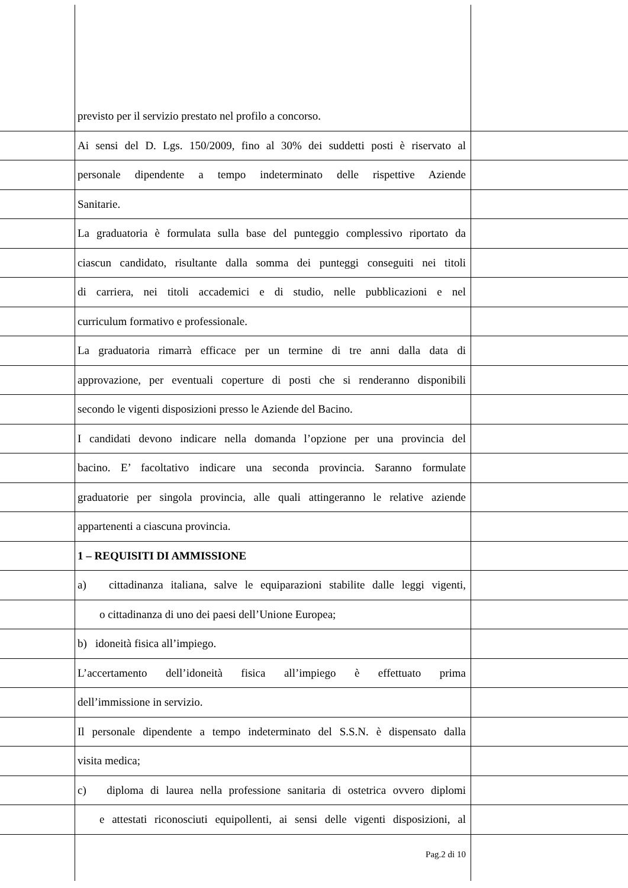previsto per il servizio prestato nel profilo a concorso.
Ai sensi del D. Lgs. 150/2009, fino al 30% dei suddetti posti è riservato al
personale dipendente a tempo indeterminato delle rispettive Aziende
Sanitarie.
La graduatoria è formulata sulla base del punteggio complessivo riportato da
ciascun candidato, risultante dalla somma dei punteggi conseguiti nei titoli
di carriera, nei titoli accademici e di studio, nelle pubblicazioni e nel
curriculum formativo e professionale.
La graduatoria rimarrà efficace per un termine di tre anni dalla data di
approvazione, per eventuali coperture di posti che si renderanno disponibili
secondo le vigenti disposizioni presso le Aziende del Bacino.
I candidati devono indicare nella domanda l’opzione per una provincia del
bacino. E’ facoltativo indicare una seconda provincia. Saranno formulate
graduatorie per singola provincia, alle quali attingeranno le relative aziende
appartenenti a ciascuna provincia.
1 – REQUISITI DI AMMISSIONE
a) cittadinanza italiana, salve le equiparazioni stabilite dalle leggi vigenti,
o cittadinanza di uno dei paesi dell’Unione Europea;
b) idoneità fisica all’impiego.
L’accertamento dell’idoneità fisica all’impiego è effettuato prima
dell’immissione in servizio.
Il personale dipendente a tempo indeterminato del S.S.N. è dispensato dalla
visita medica;
c) diploma di laurea nella professione sanitaria di ostetrica ovvero diplomi
e attestati riconosciuti equipollenti, ai sensi delle vigenti disposizioni, al
Pag.2 di 10